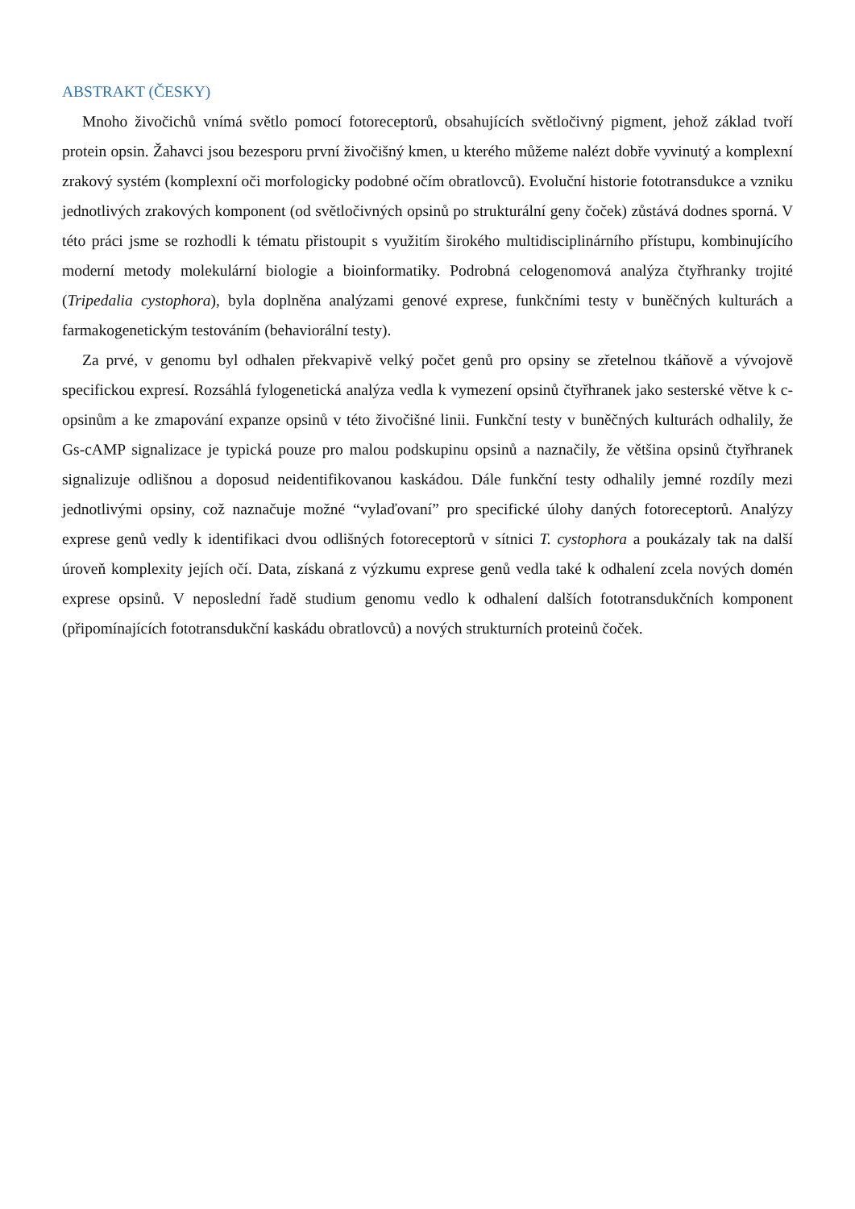ABSTRAKT (ČESKY)
Mnoho živočichů vnímá světlo pomocí fotoreceptorů, obsahujících světločivný pigment, jehož základ tvoří protein opsin. Žahavci jsou bezesporu první živočišný kmen, u kterého můžeme nalézt dobře vyvinutý a komplexní zrakový systém (komplexní oči morfologicky podobné očím obratlovců). Evoluční historie fototransdukce a vzniku jednotlivých zrakových komponent (od světločivných opsinů po strukturální geny čoček) zůstává dodnes sporná. V této práci jsme se rozhodli k tématu přistoupit s využitím širokého multidisciplinárního přístupu, kombinujícího moderní metody molekulární biologie a bioinformatiky. Podrobná celogenomová analýza čtyřhranky trojité (Tripedalia cystophora), byla doplněna analýzami genové exprese, funkčními testy v buněčných kulturách a farmakogenetickým testováním (behaviorální testy).
Za prvé, v genomu byl odhalen překvapivě velký počet genů pro opsiny se zřetelnou tkáňově a vývojově specifickou expresí. Rozsáhlá fylogenetická analýza vedla k vymezení opsinů čtyřhranek jako sesterské větve k c-opsinům a ke zmapování expanze opsinů v této živočišné linii. Funkční testy v buněčných kulturách odhalily, že Gs-cAMP signalizace je typická pouze pro malou podskupinu opsinů a naznačily, že většina opsinů čtyřhranek signalizuje odlišnou a doposud neidentifikovanou kaskádou. Dále funkční testy odhalily jemné rozdíly mezi jednotlivými opsiny, což naznačuje možné “vylaďovaní” pro specifické úlohy daných fotoreceptorů. Analýzy exprese genů vedly k identifikaci dvou odlišných fotoreceptorů v sítnici T. cystophora a poukázaly tak na další úroveň komplexity jejích očí. Data, získaná z výzkumu exprese genů vedla také k odhalení zcela nových domén exprese opsinů. V neposlední řadě studium genomu vedlo k odhalení dalších fototransdukčních komponent (připomínajících fototransdukční kaskádu obratlovců) a nových strukturních proteinů čoček.